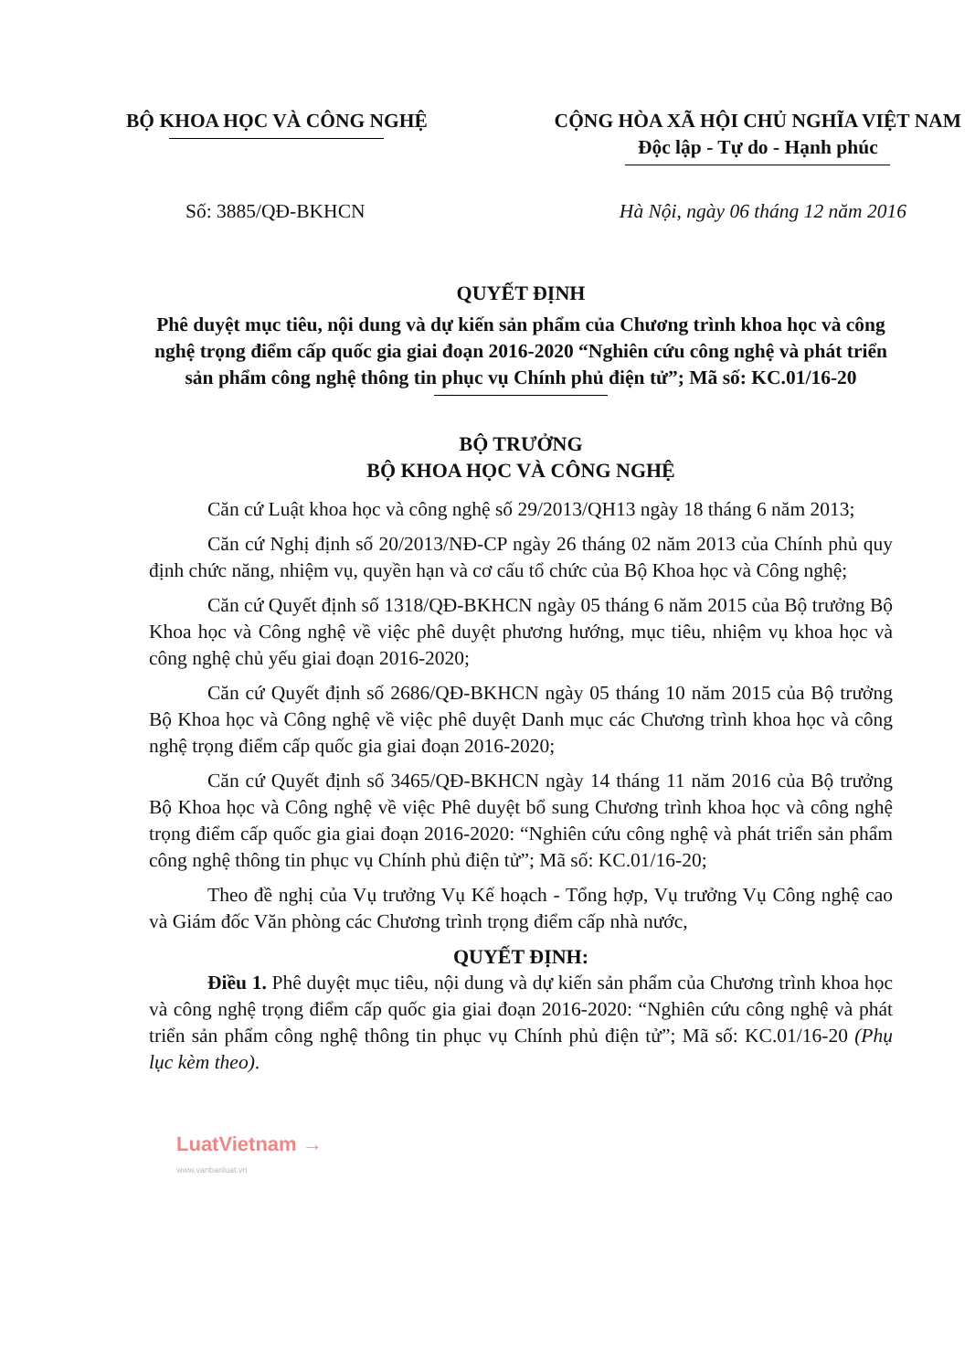BỘ KHOA HỌC VÀ CÔNG NGHỆ CỘNG HÒA XÃ HỘI CHỦ NGHĨA VIỆT NAM
Độc lập - Tự do - Hạnh phúc
Số: 3885/QĐ-BKHCN Hà Nội, ngày 06 tháng 12 năm 2016
QUYẾT ĐỊNH
Phê duyệt mục tiêu, nội dung và dự kiến sản phẩm của Chương trình khoa học và công nghệ trọng điểm cấp quốc gia giai đoạn 2016-2020 “Nghiên cứu công nghệ và phát triển sản phẩm công nghệ thông tin phục vụ Chính phủ điện tử”; Mã số: KC.01/16-20
BỘ TRƯỞNG
BỘ KHOA HỌC VÀ CÔNG NGHỆ
Căn cứ Luật khoa học và công nghệ số 29/2013/QH13 ngày 18 tháng 6 năm 2013;
Căn cứ Nghị định số 20/2013/NĐ-CP ngày 26 tháng 02 năm 2013 của Chính phủ quy định chức năng, nhiệm vụ, quyền hạn và cơ cấu tổ chức của Bộ Khoa học và Công nghệ;
Căn cứ Quyết định số 1318/QĐ-BKHCN ngày 05 tháng 6 năm 2015 của Bộ trưởng Bộ Khoa học và Công nghệ về việc phê duyệt phương hướng, mục tiêu, nhiệm vụ khoa học và công nghệ chủ yếu giai đoạn 2016-2020;
Căn cứ Quyết định số 2686/QĐ-BKHCN ngày 05 tháng 10 năm 2015 của Bộ trưởng Bộ Khoa học và Công nghệ về việc phê duyệt Danh mục các Chương trình khoa học và công nghệ trọng điểm cấp quốc gia giai đoạn 2016-2020;
Căn cứ Quyết định số 3465/QĐ-BKHCN ngày 14 tháng 11 năm 2016 của Bộ trưởng Bộ Khoa học và Công nghệ về việc Phê duyệt bổ sung Chương trình khoa học và công nghệ trọng điểm cấp quốc gia giai đoạn 2016-2020: “Nghiên cứu công nghệ và phát triển sản phẩm công nghệ thông tin phục vụ Chính phủ điện tử”; Mã số: KC.01/16-20;
Theo đề nghị của Vụ trưởng Vụ Kế hoạch - Tổng hợp, Vụ trưởng Vụ Công nghệ cao và Giám đốc Văn phòng các Chương trình trọng điểm cấp nhà nước,
QUYẾT ĐỊNH:
Điều 1. Phê duyệt mục tiêu, nội dung và dự kiến sản phẩm của Chương trình khoa học và công nghệ trọng điểm cấp quốc gia giai đoạn 2016-2020: “Nghiên cứu công nghệ và phát triển sản phẩm công nghệ thông tin phục vụ Chính phủ điện tử”; Mã số: KC.01/16-20 (Phụ lục kèm theo).
LuatVietnam →
www.vanbanluat.vn